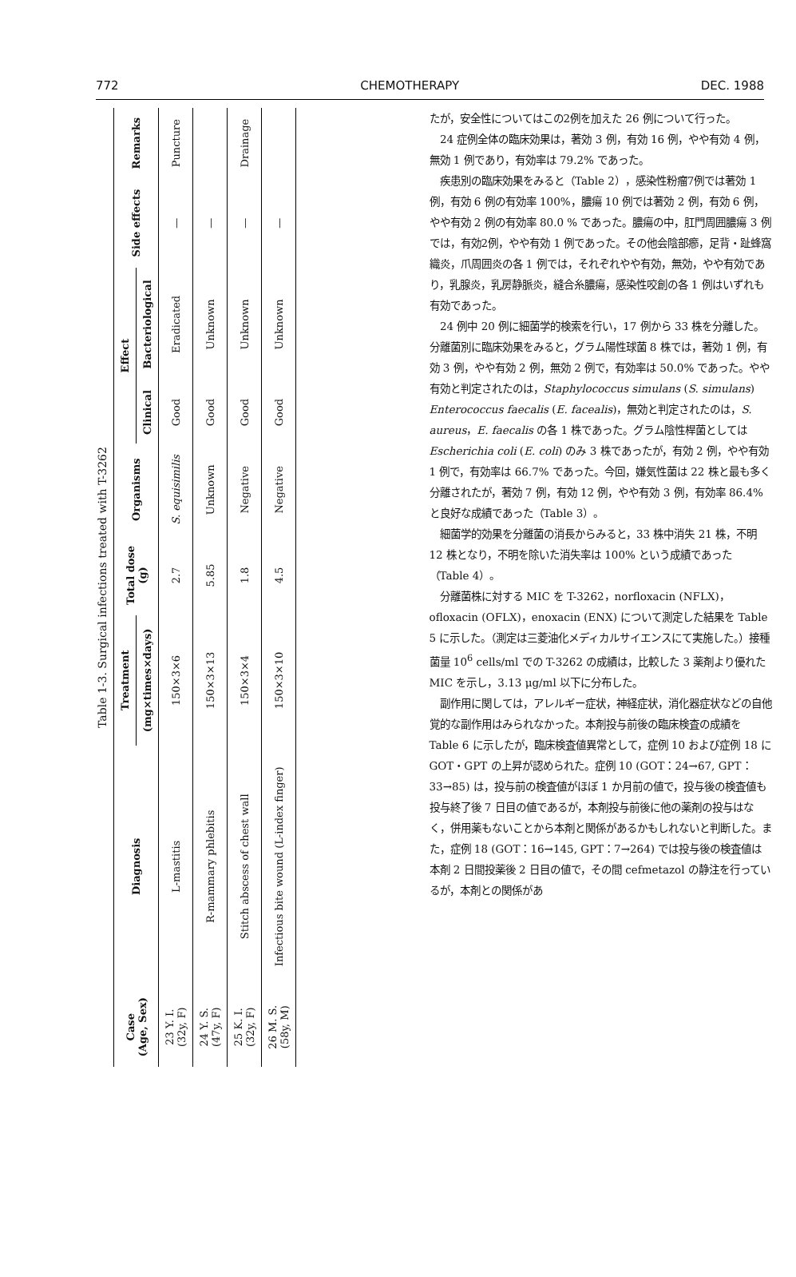772 CHEMOTHERAPY DEC. 1988
Table 1-3. Surgical infections treated with T-3262
| Case (Age, Sex) | Diagnosis | Treatment | Total dose (g) | Organisms | Effect | | Side effects | Remarks |
| --- | --- | --- | --- | --- | --- | --- | --- | --- |
| | | (mg×times×days) | | | Clinical | Bacteriological | | |
| 23 Y. I. (32y, F) | L-mastitis | 150×3×6 | 2.7 | S. equisimilis | Good | Eradicated | — | Puncture |
| 24 Y. S. (47y, F) | R-mammary phlebitis | 150×3×13 | 5.85 | Unknown | Good | Unknown | — | |
| 25 K. I. (32y, F) | Stitch abscess of chest wall | 150×3×4 | 1.8 | Negative | Good | Unknown | — | Drainage |
| 26 M. S. (58y, M) | Infectious bite wound (L-index finger) | 150×3×10 | 4.5 | Negative | Good | Unknown | — | |
たが，安全性についてはこの2例を加えた 26 例について行った。
24 症例全体の臨床効果は，著効 3 例，有効 16 例，やや有効 4 例，無効 1 例であり，有効率は 79.2% であった。
疾患別の臨床効果をみると（Table 2），感染性粉瘤7例では著効 1 例，有効 6 例の有効率 100%，膿瘍 10 例では著効 2 例，有効 6 例，やや有効 2 例の有効率 80.0 % であった。膿瘍の中，肛門周囲膿瘍 3 例では，有効2例，やや有効 1 例であった。その他会陰部癤，足背・趾蜂窩織炎，爪周囲炎の各 1 例では，それぞれやや有効，無効，やや有効であり，乳腺炎，乳房静脈炎，縫合糸膿瘍，感染性咬創の各 1 例はいずれも有効であった。
24 例中 20 例に細菌学的検索を行い，17 例から 33 株を分離した。分離菌別に臨床効果をみると，グラム陽性球菌 8 株では，著効 1 例，有効 3 例，やや有効 2 例，無効 2 例で，有効率は 50.0% であった。やや有効と判定されたのは，Staphylococcus simulans (S. simulans) Enterococcus faecalis (E. facealis)，無効と判定されたのは，S. aureus，E. faecalis の各 1 株であった。グラム陰性桿菌としては Escherichia coli (E. coli) のみ 3 株であったが，有効 2 例，やや有効 1 例で，有効率は 66.7% であった。今回，嫌気性菌は 22 株と最も多く分離されたが，著効 7 例，有効 12 例，やや有効 3 例，有効率 86.4% と良好な成績であった（Table 3）。
細菌学的効果を分離菌の消長からみると，33 株中消失 21 株，不明 12 株となり，不明を除いた消失率は 100% という成績であった（Table 4）。
分離菌株に対する MIC を T-3262，norfloxacin (NFLX)，ofloxacin (OFLX)，enoxacin (ENX) について測定した結果を Table 5 に示した。（測定は三菱油化メディカルサイエンスにて実施した。）接種菌量 10<sup>6</sup> cells/ml での T-3262 の成績は，比較した 3 薬剤より優れた MIC を示し，3.13 μg/ml 以下に分布した。
副作用に関しては，アレルギー症状，神経症状，消化器症状などの自他覚的な副作用はみられなかった。本剤投与前後の臨床検査の成績を Table 6 に示したが，臨床検査値異常として，症例 10 および症例 18 に GOT・GPT の上昇が認められた。症例 10 (GOT：24→67, GPT：33→85) は，投与前の検査値がほぼ 1 か月前の値で，投与後の検査値も投与終了後 7 日目の値であるが，本剤投与前後に他の薬剤の投与はなく，併用薬もないことから本剤と関係があるかもしれないと判断した。また，症例 18 (GOT：16→145, GPT：7→264) では投与後の検査値は本剤 2 日間投薬後 2 日目の値で，その間 cefmetazol の静注を行っているが，本剤との関係があ